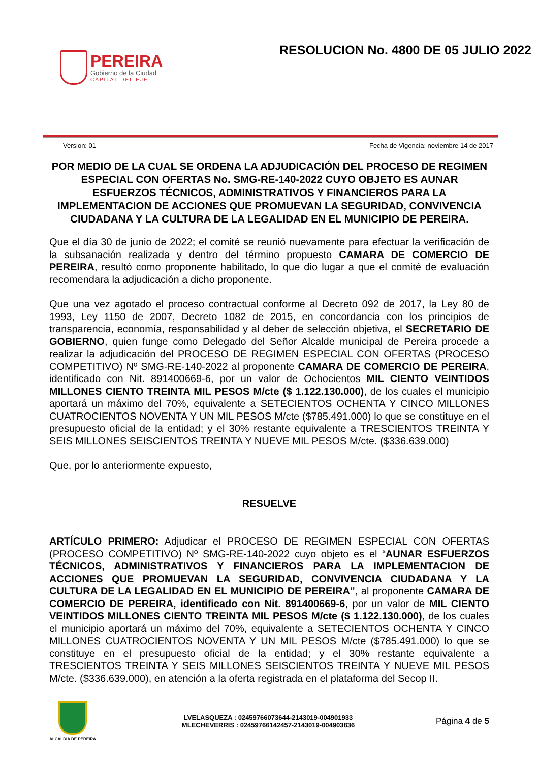PEREIRA
Gobierno de la Ciudad
CAPITAL DEL EJE
RESOLUCION No. 4800 DE 05 JULIO 2022
Version: 01 Fecha de Vigencia: noviembre 14 de 2017
POR MEDIO DE LA CUAL SE ORDENA LA ADJUDICACIÓN DEL PROCESO DE REGIMEN ESPECIAL CON OFERTAS No. SMG-RE-140-2022 CUYO OBJETO ES AUNAR ESFUERZOS TÉCNICOS, ADMINISTRATIVOS Y FINANCIEROS PARA LA IMPLEMENTACION DE ACCIONES QUE PROMUEVAN LA SEGURIDAD, CONVIVENCIA CIUDADANA Y LA CULTURA DE LA LEGALIDAD EN EL MUNICIPIO DE PEREIRA.
Que el día 30 de junio de 2022; el comité se reunió nuevamente para efectuar la verificación de la subsanación realizada y dentro del término propuesto CAMARA DE COMERCIO DE PEREIRA, resultó como proponente habilitado, lo que dio lugar a que el comité de evaluación recomendara la adjudicación a dicho proponente.
Que una vez agotado el proceso contractual conforme al Decreto 092 de 2017, la Ley 80 de 1993, Ley 1150 de 2007, Decreto 1082 de 2015, en concordancia con los principios de transparencia, economía, responsabilidad y al deber de selección objetiva, el SECRETARIO DE GOBIERNO, quien funge como Delegado del Señor Alcalde municipal de Pereira procede a realizar la adjudicación del PROCESO DE REGIMEN ESPECIAL CON OFERTAS (PROCESO COMPETITIVO) Nº SMG-RE-140-2022 al proponente CAMARA DE COMERCIO DE PEREIRA, identificado con Nit. 891400669-6, por un valor de Ochocientos MIL CIENTO VEINTIDOS MILLONES CIENTO TREINTA MIL PESOS M/cte ($ 1.122.130.000), de los cuales el municipio aportará un máximo del 70%, equivalente a SETECIENTOS OCHENTA Y CINCO MILLONES CUATROCIENTOS NOVENTA Y UN MIL PESOS M/cte ($785.491.000) lo que se constituye en el presupuesto oficial de la entidad; y el 30% restante equivalente a TRESCIENTOS TREINTA Y SEIS MILLONES SEISCIENTOS TREINTA Y NUEVE MIL PESOS M/cte. ($336.639.000)
Que, por lo anteriormente expuesto,
RESUELVE
ARTÍCULO PRIMERO: Adjudicar el PROCESO DE REGIMEN ESPECIAL CON OFERTAS (PROCESO COMPETITIVO) Nº SMG-RE-140-2022 cuyo objeto es el “AUNAR ESFUERZOS TÉCNICOS, ADMINISTRATIVOS Y FINANCIEROS PARA LA IMPLEMENTACION DE ACCIONES QUE PROMUEVAN LA SEGURIDAD, CONVIVENCIA CIUDADANA Y LA CULTURA DE LA LEGALIDAD EN EL MUNICIPIO DE PEREIRA”, al proponente CAMARA DE COMERCIO DE PEREIRA, identificado con Nit. 891400669-6, por un valor de MIL CIENTO VEINTIDOS MILLONES CIENTO TREINTA MIL PESOS M/cte ($ 1.122.130.000), de los cuales el municipio aportará un máximo del 70%, equivalente a SETECIENTOS OCHENTA Y CINCO MILLONES CUATROCIENTOS NOVENTA Y UN MIL PESOS M/cte ($785.491.000) lo que se constituye en el presupuesto oficial de la entidad; y el 30% restante equivalente a TRESCIENTOS TREINTA Y SEIS MILLONES SEISCIENTOS TREINTA Y NUEVE MIL PESOS M/cte. ($336.639.000), en atención a la oferta registrada en el plataforma del Secop II.
ALCALDIA DE PEREIRA
LVELASQUEZA : 02459766073644-2143019-004901933
MLECHEVERRIS : 02459766142457-2143019-004903836
Página 4 de 5